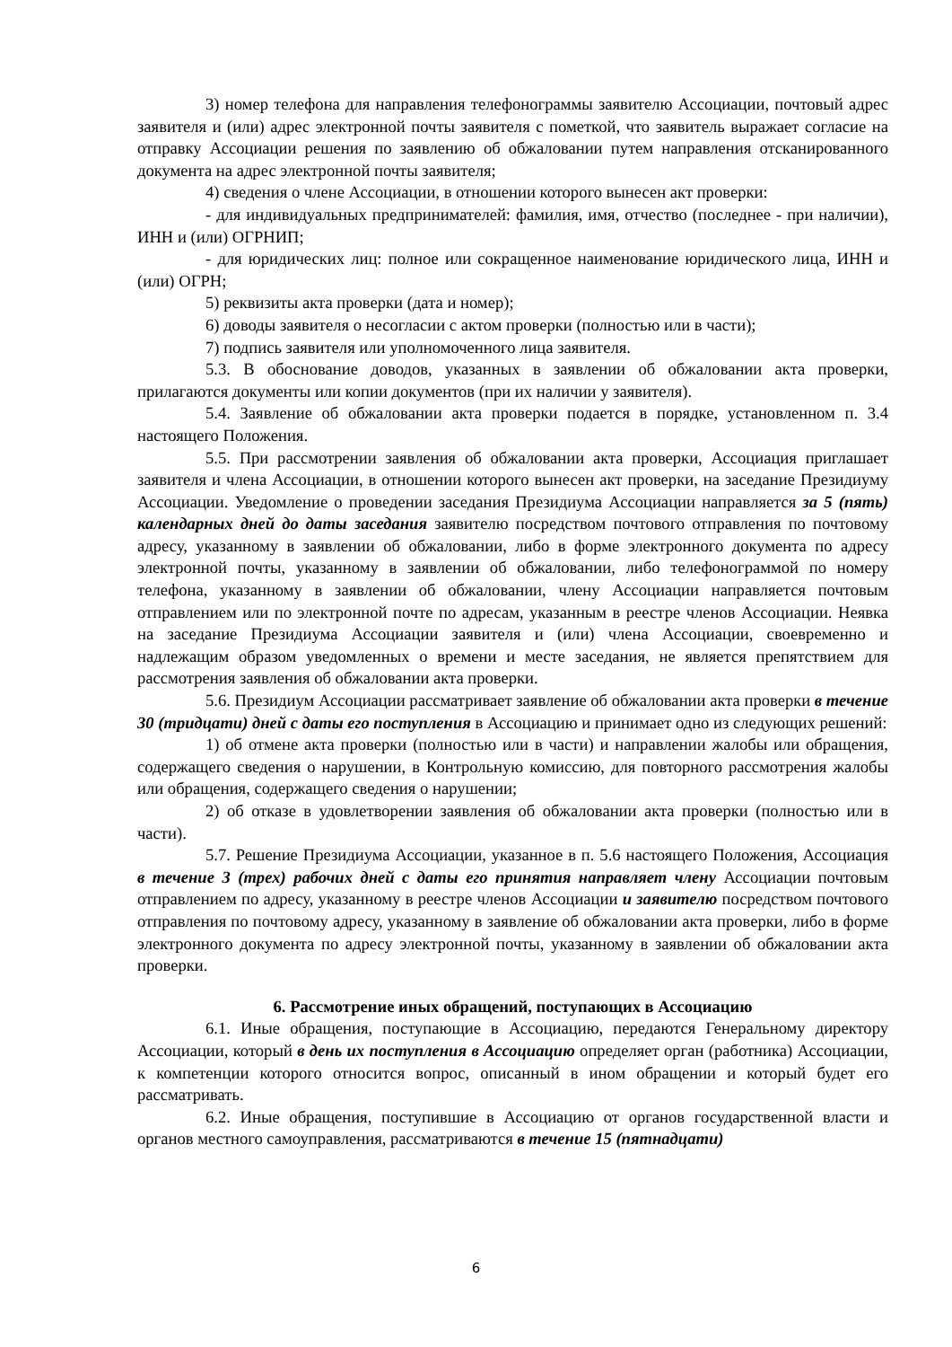3) номер телефона для направления телефонограммы заявителю Ассоциации, почтовый адрес заявителя и (или) адрес электронной почты заявителя с пометкой, что заявитель выражает согласие на отправку Ассоциации решения по заявлению об обжаловании путем направления отсканированного документа на адрес электронной почты заявителя;
4) сведения о члене Ассоциации, в отношении которого вынесен акт проверки:
- для индивидуальных предпринимателей: фамилия, имя, отчество (последнее - при наличии), ИНН и (или) ОГРНИП;
- для юридических лиц: полное или сокращенное наименование юридического лица, ИНН и (или) ОГРН;
5) реквизиты акта проверки (дата и номер);
6) доводы заявителя о несогласии с актом проверки (полностью или в части);
7) подпись заявителя или уполномоченного лица заявителя.
5.3. В обоснование доводов, указанных в заявлении об обжаловании акта проверки, прилагаются документы или копии документов (при их наличии у заявителя).
5.4. Заявление об обжаловании акта проверки подается в порядке, установленном п. 3.4 настоящего Положения.
5.5. При рассмотрении заявления об обжаловании акта проверки, Ассоциация приглашает заявителя и члена Ассоциации, в отношении которого вынесен акт проверки, на заседание Президиуму Ассоциации. Уведомление о проведении заседания Президиума Ассоциации направляется за 5 (пять) календарных дней до даты заседания заявителю посредством почтового отправления по почтовому адресу, указанному в заявлении об обжаловании, либо в форме электронного документа по адресу электронной почты, указанному в заявлении об обжаловании, либо телефонограммой по номеру телефона, указанному в заявлении об обжаловании, члену Ассоциации направляется почтовым отправлением или по электронной почте по адресам, указанным в реестре членов Ассоциации. Неявка на заседание Президиума Ассоциации заявителя и (или) члена Ассоциации, своевременно и надлежащим образом уведомленных о времени и месте заседания, не является препятствием для рассмотрения заявления об обжаловании акта проверки.
5.6. Президиум Ассоциации рассматривает заявление об обжаловании акта проверки в течение 30 (тридцати) дней с даты его поступления в Ассоциацию и принимает одно из следующих решений:
1) об отмене акта проверки (полностью или в части) и направлении жалобы или обращения, содержащего сведения о нарушении, в Контрольную комиссию, для повторного рассмотрения жалобы или обращения, содержащего сведения о нарушении;
2) об отказе в удовлетворении заявления об обжаловании акта проверки (полностью или в части).
5.7. Решение Президиума Ассоциации, указанное в п. 5.6 настоящего Положения, Ассоциация в течение 3 (трех) рабочих дней с даты его принятия направляет члену Ассоциации почтовым отправлением по адресу, указанному в реестре членов Ассоциации и заявителю посредством почтового отправления по почтовому адресу, указанному в заявление об обжаловании акта проверки, либо в форме электронного документа по адресу электронной почты, указанному в заявлении об обжаловании акта проверки.
6. Рассмотрение иных обращений, поступающих в Ассоциацию
6.1. Иные обращения, поступающие в Ассоциацию, передаются Генеральному директору Ассоциации, который в день их поступления в Ассоциацию определяет орган (работника) Ассоциации, к компетенции которого относится вопрос, описанный в ином обращении и который будет его рассматривать.
6.2. Иные обращения, поступившие в Ассоциацию от органов государственной власти и органов местного самоуправления, рассматриваются в течение 15 (пятнадцати)
6